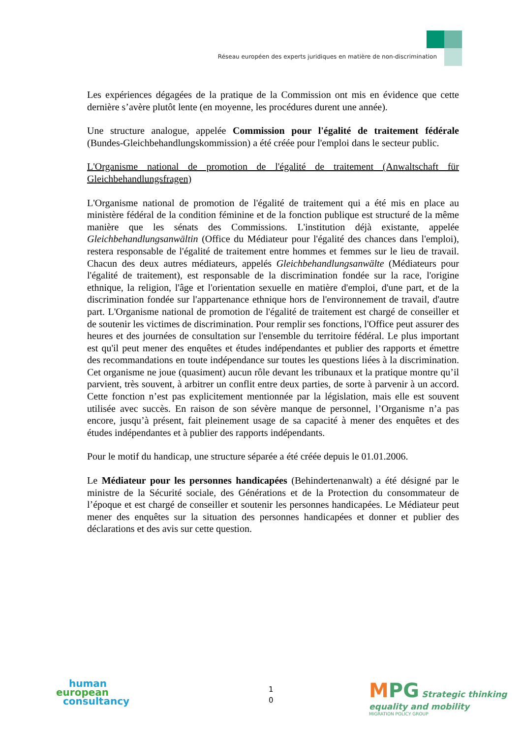Réseau européen des experts juridiques en matière de non-discrimination
Les expériences dégagées de la pratique de la Commission ont mis en évidence que cette dernière s’avère plutôt lente (en moyenne, les procédures durent une année).
Une structure analogue, appelée Commission pour l'égalité de traitement fédérale (Bundes-Gleichbehandlungskommission) a été créée pour l'emploi dans le secteur public.
L'Organisme national de promotion de l'égalité de traitement (Anwaltschaft für Gleichbehandlungsfragen)
L'Organisme national de promotion de l'égalité de traitement qui a été mis en place au ministère fédéral de la condition féminine et de la fonction publique est structuré de la même manière que les sénats des Commissions. L'institution déjà existante, appelée Gleichbehandlungsanwältin (Office du Médiateur pour l'égalité des chances dans l'emploi), restera responsable de l'égalité de traitement entre hommes et femmes sur le lieu de travail. Chacun des deux autres médiateurs, appelés Gleichbehandlungsanwälte (Médiateurs pour l'égalité de traitement), est responsable de la discrimination fondée sur la race, l'origine ethnique, la religion, l'âge et l'orientation sexuelle en matière d'emploi, d'une part, et de la discrimination fondée sur l'appartenance ethnique hors de l'environnement de travail, d'autre part. L'Organisme national de promotion de l'égalité de traitement est chargé de conseiller et de soutenir les victimes de discrimination. Pour remplir ses fonctions, l'Office peut assurer des heures et des journées de consultation sur l'ensemble du territoire fédéral. Le plus important est qu'il peut mener des enquêtes et études indépendantes et publier des rapports et émettre des recommandations en toute indépendance sur toutes les questions liées à la discrimination. Cet organisme ne joue (quasiment) aucun rôle devant les tribunaux et la pratique montre qu’il parvient, très souvent, à arbitrer un conflit entre deux parties, de sorte à parvenir à un accord. Cette fonction n’est pas explicitement mentionnée par la législation, mais elle est souvent utilisée avec succès. En raison de son sévère manque de personnel, l’Organisme n’a pas encore, jusqu’à présent, fait pleinement usage de sa capacité à mener des enquêtes et des études indépendantes et à publier des rapports indépendants.
Pour le motif du handicap, une structure séparée a été créée depuis le 01.01.2006.
Le Médiateur pour les personnes handicapées (Behindertenanwalt) a été désigné par le ministre de la Sécurité sociale, des Générations et de la Protection du consommateur de l’époque et est chargé de conseiller et soutenir les personnes handicapées. Le Médiateur peut mener des enquêtes sur la situation des personnes handicapées et donner et publier des déclarations et des avis sur cette question.
human
european
consultancy
1
0
MPG Strategic thinking
equality and mobility
MIGRATION POLICY GROUP